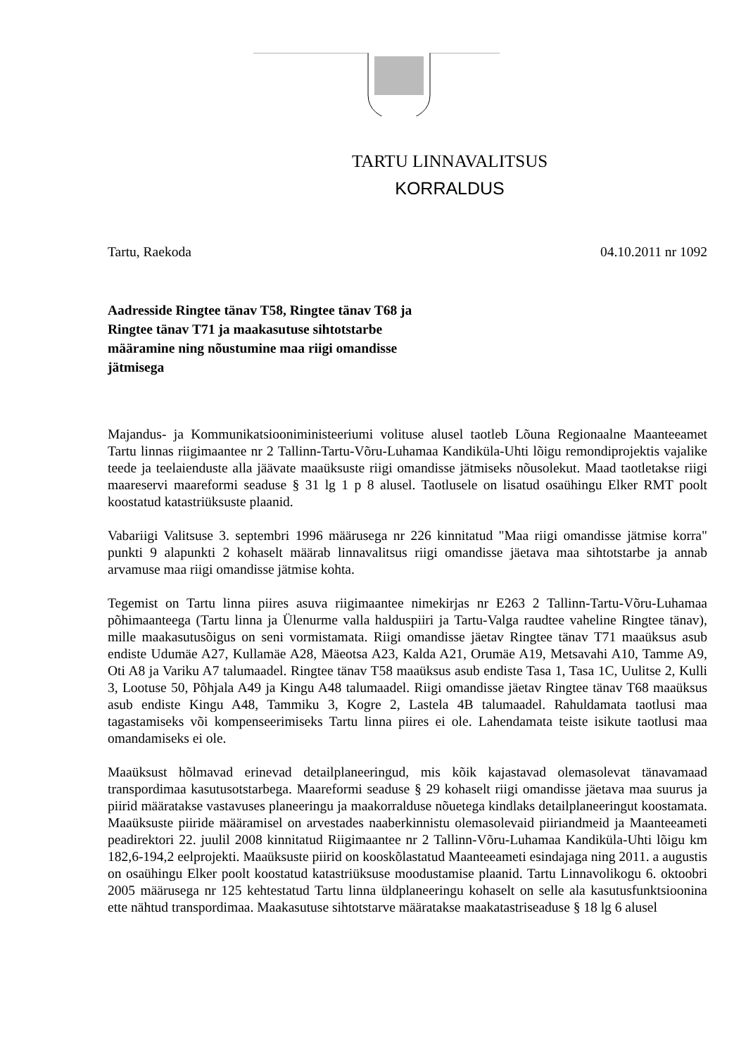TARTU LINNAVALITSUS
KORRALDUS
Tartu, Raekoda 04.10.2011 nr 1092
Aadresside Ringtee tänav T58, Ringtee tänav T68 ja Ringtee tänav T71 ja maakasutuse sihtotstarbe määramine ning nõustumine maa riigi omandisse jätmisega
Majandus- ja Kommunikatsiooniministeeriumi volituse alusel taotleb Lõuna Regionaalne Maanteeamet Tartu linnas riigimaantee nr 2 Tallinn-Tartu-Võru-Luhamaa Kandiküla-Uhti lõigu remondiprojektis vajalike teede ja teelaienduste alla jäävate maaüksuste riigi omandisse jätmiseks nõusolekut. Maad taotletakse riigi maareservi maareformi seaduse § 31 lg 1 p 8 alusel. Taotlusele on lisatud osaühingu Elker RMT poolt koostatud katastriüksuste plaanid.
Vabariigi Valitsuse 3. septembri 1996 määrusega nr 226 kinnitatud "Maa riigi omandisse jätmise korra" punkti 9 alapunkti 2 kohaselt määrab linnavalitsus riigi omandisse jäetava maa sihtotstarbe ja annab arvamuse maa riigi omandisse jätmise kohta.
Tegemist on Tartu linna piires asuva riigimaantee nimekirjas nr E263 2 Tallinn-Tartu-Võru-Luhamaa põhimaanteega (Tartu linna ja Ülenurme valla halduspiiri ja Tartu-Valga raudtee vaheline Ringtee tänav), mille maakasutusõigus on seni vormistamata. Riigi omandisse jäetav Ringtee tänav T71 maaüksus asub endiste Udumäe A27, Kullamäe A28, Mäeotsa A23, Kalda A21, Orumäe A19, Metsavahi A10, Tamme A9, Oti A8 ja Variku A7 talumaadel. Ringtee tänav T58 maaüksus asub endiste Tasa 1, Tasa 1C, Uulitse 2, Kulli 3, Lootuse 50, Põhjala A49 ja Kingu A48 talumaadel. Riigi omandisse jäetav Ringtee tänav T68 maaüksus asub endiste Kingu A48, Tammiku 3, Kogre 2, Lastela 4B talumaadel. Rahuldamata taotlusi maa tagastamiseks või kompenseerimiseks Tartu linna piires ei ole. Lahendamata teiste isikute taotlusi maa omandamiseks ei ole.
Maaüksust hõlmavad erinevad detailplaneeringud, mis kõik kajastavad olemasolevat tänavamaad transpordimaa kasutusotstarbega. Maareformi seaduse § 29 kohaselt riigi omandisse jäetava maa suurus ja piirid määratakse vastavuses planeeringu ja maakorralduse nõuetega kindlaks detailplaneeringut koostamata. Maaüksuste piiride määramisel on arvestades naaberkinnistu olemasolevaid piiriandmeid ja Maanteeameti peadirektori 22. juulil 2008 kinnitatud Riigimaantee nr 2 Tallinn-Võru-Luhamaa Kandiküla-Uhti lõigu km 182,6-194,2 eelprojekti. Maaüksuste piirid on kooskõlastatud Maanteeameti esindajaga ning 2011. a augustis on osaühingu Elker poolt koostatud katastriüksuse moodustamise plaanid. Tartu Linnavolikogu 6. oktoobri 2005 määrusega nr 125 kehtestatud Tartu linna üldplaneeringu kohaselt on selle ala kasutusfunktsioonina ette nähtud transpordimaa. Maakasutuse sihtotstarve määratakse maakatastriseaduse § 18 lg 6 alusel